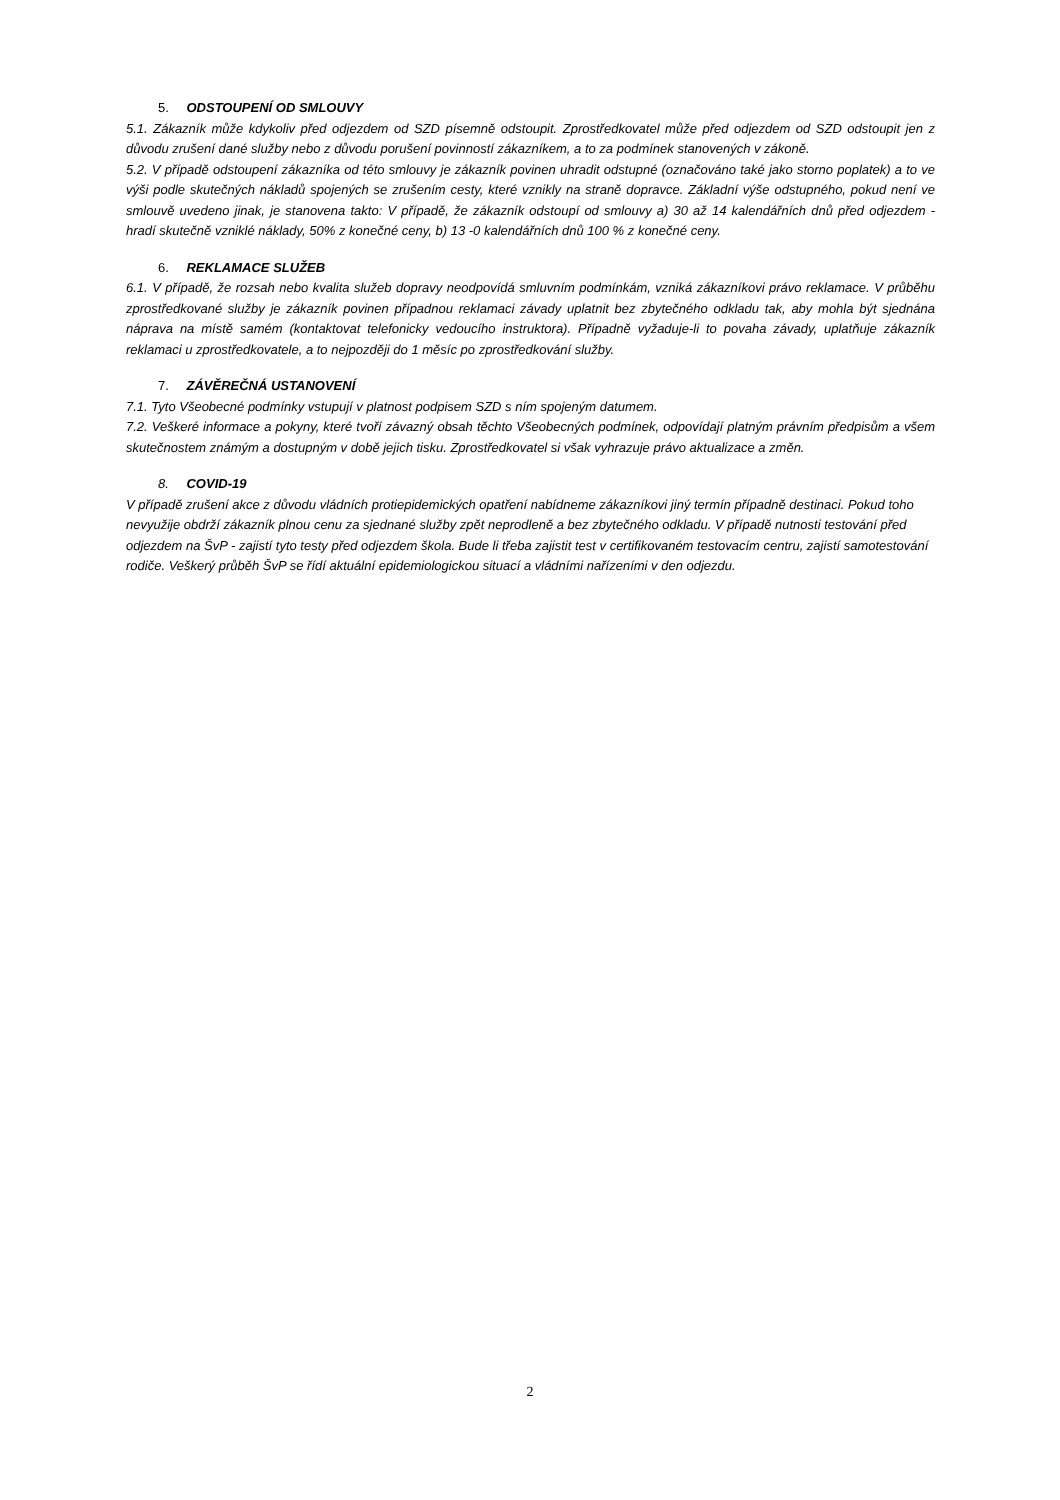5. ODSTOUPENÍ OD SMLOUVY
5.1. Zákazník může kdykoliv před odjezdem od SZD písemně odstoupit. Zprostředkovatel může před odjezdem od SZD odstoupit jen z důvodu zrušení dané služby nebo z důvodu porušení povinností zákazníkem, a to za podmínek stanovených v zákoně.
5.2. V případě odstoupení zákazníka od této smlouvy je zákazník povinen uhradit odstupné (označováno také jako storno poplatek) a to ve výši podle skutečných nákladů spojených se zrušením cesty, které vznikly na straně dopravce. Základní výše odstupného, pokud není ve smlouvě uvedeno jinak, je stanovena takto: V případě, že zákazník odstoupí od smlouvy a) 30 až 14 kalendářních dnů před odjezdem - hradí skutečně vzniklé náklady, 50% z konečné ceny, b) 13 -0 kalendářních dnů 100 % z konečné ceny.
6. REKLAMACE SLUŽEB
6.1. V případě, že rozsah nebo kvalita služeb dopravy neodpovídá smluvním podmínkám, vzniká zákazníkovi právo reklamace. V průběhu zprostředkované služby je zákazník povinen případnou reklamaci závady uplatnit bez zbytečného odkladu tak, aby mohla být sjednána náprava na místě samém (kontaktovat telefonicky vedoucího instruktora). Případně vyžaduje-li to povaha závady, uplatňuje zákazník reklamaci u zprostředkovatele, a to nejpozději do 1 měsíc po zprostředkování služby.
7. ZÁVĚREČNÁ USTANOVENÍ
7.1. Tyto Všeobecné podmínky vstupují v platnost podpisem SZD s ním spojeným datumem.
7.2. Veškeré informace a pokyny, které tvoří závazný obsah těchto Všeobecných podmínek, odpovídají platným právním předpisům a všem skutečnostem známým a dostupným v době jejich tisku. Zprostředkovatel si však vyhrazuje právo aktualizace a změn.
8. COVID-19
V případě zrušení akce z důvodu vládních protiepidemických opatření nabídneme zákazníkovi jiný termín případně destinaci. Pokud toho nevyužije obdrží zákazník plnou cenu za sjednané služby zpět neprodleně a bez zbytečného odkladu. V případě nutnosti testování před odjezdem na ŠvP - zajistí tyto testy před odjezdem škola. Bude li třeba zajistit test v certifikovaném testovacím centru, zajistí samotestování rodiče. Veškerý průběh ŠvP se řídí aktuální epidemiologickou situací a vládními nařízeními v den odjezdu.
2